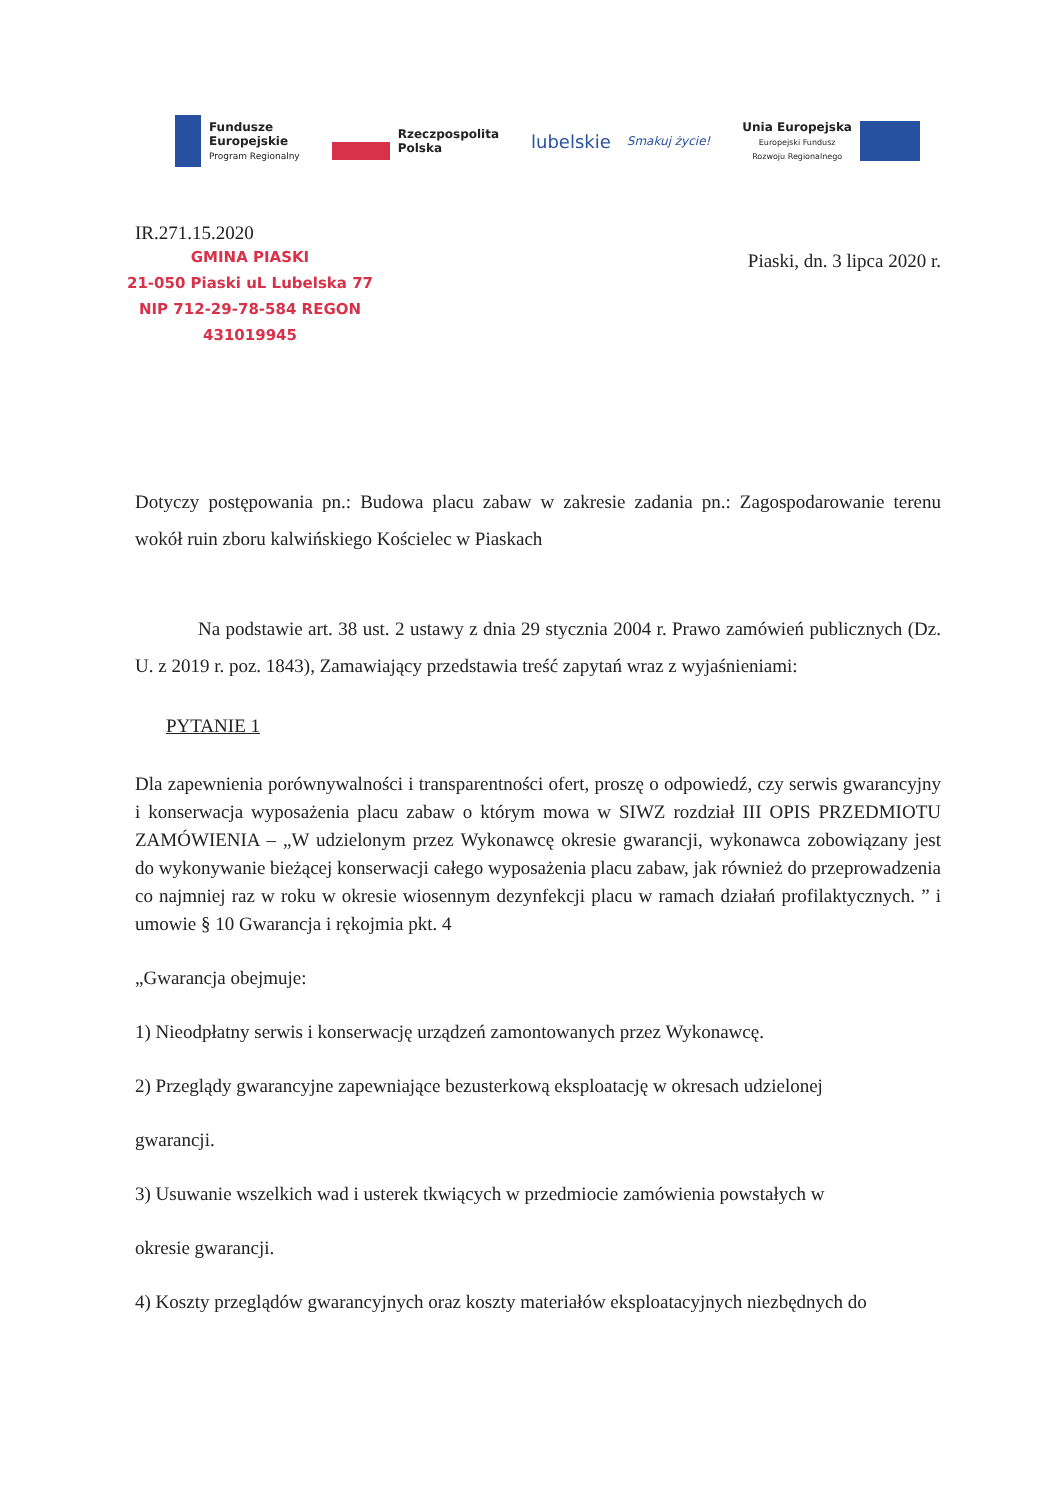Fundusze
Europejskie
Program Regionalny
Rzeczpospolita
Polska
lubelskie
Smakuj życie!
Unia Europejska
Europejski Fundusz
Rozwoju Regionalnego
IR.271.15.2020
GMINA PIASKI
21-050 Piaski uL Lubelska 77
NIP 712-29-78-584 REGON 431019945
Piaski, dn. 3 lipca 2020 r.
Dotyczy postępowania pn.: Budowa placu zabaw w zakresie zadania pn.: Zagospodarowanie terenu wokół ruin zboru kalwińskiego Kościelec w Piaskach
Na podstawie art. 38 ust. 2 ustawy z dnia 29 stycznia 2004 r. Prawo zamówień publicznych (Dz. U. z 2019 r. poz. 1843), Zamawiający przedstawia treść zapytań wraz z wyjaśnieniami:
PYTANIE 1
Dla zapewnienia porównywalności i transparentności ofert, proszę o odpowiedź, czy serwis gwarancyjny i konserwacja wyposażenia placu zabaw o którym mowa w SIWZ rozdział III OPIS PRZEDMIOTU ZAMÓWIENIA – „W udzielonym przez Wykonawcę okresie gwarancji, wykonawca zobowiązany jest do wykonywanie bieżącej konserwacji całego wyposażenia placu zabaw, jak również do przeprowadzenia co najmniej raz w roku w okresie wiosennym dezynfekcji placu w ramach działań profilaktycznych. ” i umowie § 10 Gwarancja i rękojmia pkt. 4
„Gwarancja obejmuje:
1) Nieodpłatny serwis i konserwację urządzeń zamontowanych przez Wykonawcę.
2) Przeglądy gwarancyjne zapewniające bezusterkową eksploatację w okresach udzielonej
gwarancji.
3) Usuwanie wszelkich wad i usterek tkwiących w przedmiocie zamówienia powstałych w
okresie gwarancji.
4) Koszty przeglądów gwarancyjnych oraz koszty materiałów eksploatacyjnych niezbędnych do